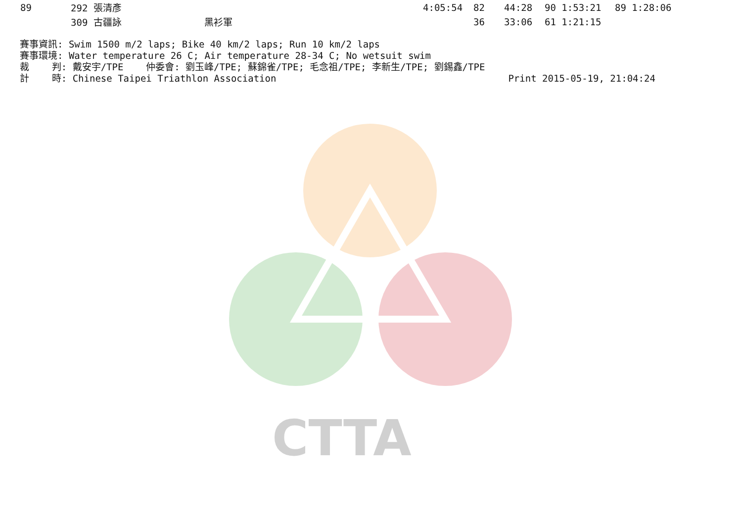CTTA
| 89 | 292 張清彥 | | 4:05:54 | 82 | 44:28 | 90 1:53:21 | 89 1:28:06 |
| | 309 古疆詠 | 黑衫軍 | | 36 | 33:06 | 61 1:21:15 | |
賽事資訊: Swim 1500 m/2 laps; Bike 40 km/2 laps; Run 10 km/2 laps
賽事環境: Water temperature 26 C; Air temperature 28-34 C; No wetsuit swim
裁    判: 戴安宇/TPE    仲委會: 劉玉峰/TPE; 蘇錦雀/TPE; 毛念祖/TPE; 李新生/TPE; 劉錫鑫/TPE
計    時: Chinese Taipei Triathlon Association                                         Print 2015-05-19, 21:04:24